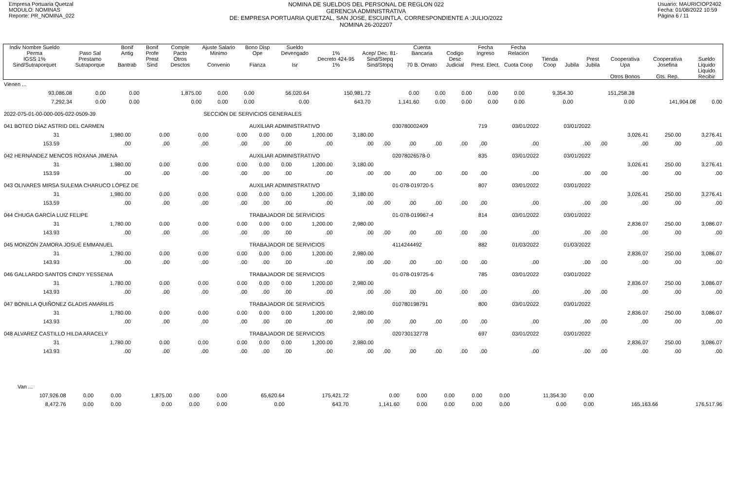Empresa Portuaria Quetzal
MODULO: NOMINAS
Reporte: PR_NOMINA_022
NOMINA DE SUELDOS DEL PERSONAL DE REGLON 022
GERENCIA ADMINISTRATIVA
DE: EMPRESA PORTUARIA QUETZAL, SAN JOSE, ESCUINTLA, CORRESPONDIENTE A :JULIO/2022
NOMINA 26-202207
Usuario: MAURICIOP2402
Fecha: 01/08/2022 10:59
Página 6 / 11
| Indiv Nombre Sueldo Perma | Paso Sal | Bonif Antig | Bonif Profe | Comple Pacto | Ajuste Salario Minimo | Bono Disp Ope | Sueldo Devengado | 1% | Acep/ Dec. 81- | Cuenta Bancaria | Codigo | Fecha Ingreso | Fecha Relación | | | | | | |
| --- | --- | --- | --- | --- | --- | --- | --- | --- | --- | --- | --- | --- | --- | --- | --- | --- | --- | --- | --- |
| IGSS 1% Sind/Sutraporquet | Prestamo Sutraporque | Bantrab | Prest Sind | Otros Desctos | Convenio | Fianza | Isr | Decreto 424-95 1% | Sind/Stepq Sind/Stopq | 70 B. Ornato | Desc Judicial | Prest. Elect. | Cuota Coop | Tienda Coop | Jubila | Prest Jubila | Cooperativa Upa | Cooperativa Josefina | Sueldo Liquido |
| | | | | | | | | | | | | | | | | | Otros Bonos | Gts. Rep. | Liquido Recibir |
| Vienen ... | | | | | | | | | | | | | | | | |
| 93,086.08 | 0.00 | 0.00 | 1,875.00 | 0.00 | 0.00 | 56,020.64 | 150,981.72 | 0.00 | 0.00 | 0.00 | 0.00 | 0.00 | 9,354.30 | 151,258.38 | | |
| 7,292.34 | 0.00 | 0.00 | 0.00 | 0.00 | 0.00 | 0.00 | 643.70 | 1,141.60 | 0.00 | 0.00 | 0.00 | 0.00 | 0.00 | 0.00 | 141,904.08 | 0.00 |
| 2022-075-01-00-000-005-022-0509-39 | | | | SECCIÓN DE SERVICIOS GENERALES | | | | | | | | | | | | |
| 041 BOTEO DÍAZ ASTRID DEL CARMEN | | | | | AUXILIAR ADMINISTRATIVO | | | | | 030780002409 | | | 719 | 03/01/2022 | 03/01/2022 | | | | |
| 31 | 1,980.00 | 0.00 | 0.00 | 0.00 | 0.00 | 0.00 | 1,200.00 | 3,180.00 | | | | | | | | | 3,026.41 | 250.00 | 3,276.41 |
| 153.59 | .00 | .00 | .00 | .00 | .00 | .00 | .00 | .00 | .00 | .00 | .00 | .00 | .00 | .00 | .00 | .00 | .00 | .00 | .00 |
| 042 HERNÁNDEZ MENCOS ROXANA JIMENA | | | | | AUXILIAR ADMINISTRATIVO | | | | | 02078026578-0 | | | 835 | 03/01/2022 | 03/01/2022 | | | | |
| 31 | 1,980.00 | 0.00 | 0.00 | 0.00 | 0.00 | 0.00 | 1,200.00 | 3,180.00 | | | | | | | | | 3,026.41 | 250.00 | 3,276.41 |
| 153.59 | .00 | .00 | .00 | .00 | .00 | .00 | .00 | .00 | .00 | .00 | .00 | .00 | .00 | .00 | .00 | .00 | .00 | .00 | .00 |
| 043 OLIVARES MIRSA SULEMA CHARUCO LÓPEZ DE | | | | | AUXILIAR ADMINISTRATIVO | | | | | 01-078-019720-5 | | | 807 | 03/01/2022 | 03/01/2022 | | | | |
| 31 | 1,980.00 | 0.00 | 0.00 | 0.00 | 0.00 | 0.00 | 1,200.00 | 3,180.00 | | | | | | | | | 3,026.41 | 250.00 | 3,276.41 |
| 153.59 | .00 | .00 | .00 | .00 | .00 | .00 | .00 | .00 | .00 | .00 | .00 | .00 | .00 | .00 | .00 | .00 | .00 | .00 | .00 |
| 044 CHUGA GARCÍA LUIZ FELIPE | | | | | TRABAJADOR DE SERVICIOS | | | | | 01-078-019967-4 | | | 814 | 03/01/2022 | 03/01/2022 | | | | |
| 31 | 1,780.00 | 0.00 | 0.00 | 0.00 | 0.00 | 0.00 | 1,200.00 | 2,980.00 | | | | | | | | | 2,836.07 | 250.00 | 3,086.07 |
| 143.93 | .00 | .00 | .00 | .00 | .00 | .00 | .00 | .00 | .00 | .00 | .00 | .00 | .00 | .00 | .00 | .00 | .00 | .00 | .00 |
| 045 MONZÓN ZAMORA JOSUÉ EMMANUEL | | | | | TRABAJADOR DE SERVICIOS | | | | | 4114244492 | | | 882 | 01/03/2022 | 01/03/2022 | | | | |
| 31 | 1,780.00 | 0.00 | 0.00 | 0.00 | 0.00 | 0.00 | 1,200.00 | 2,980.00 | | | | | | | | | 2,836.07 | 250.00 | 3,086.07 |
| 143.93 | .00 | .00 | .00 | .00 | .00 | .00 | .00 | .00 | .00 | .00 | .00 | .00 | .00 | .00 | .00 | .00 | .00 | .00 | .00 |
| 046 GALLARDO SANTOS CINDY YESSENIA | | | | | TRABAJADOR DE SERVICIOS | | | | | 01-078-019725-6 | | | 785 | 03/01/2022 | 03/01/2022 | | | | |
| 31 | 1,780.00 | 0.00 | 0.00 | 0.00 | 0.00 | 0.00 | 1,200.00 | 2,980.00 | | | | | | | | | 2,836.07 | 250.00 | 3,086.07 |
| 143.93 | .00 | .00 | .00 | .00 | .00 | .00 | .00 | .00 | .00 | .00 | .00 | .00 | .00 | .00 | .00 | .00 | .00 | .00 | .00 |
| 047 BONILLA QUIÑONEZ GLADIS AMARILIS | | | | | TRABAJADOR DE SERVICIOS | | | | | 010780198791 | | | 800 | 03/01/2022 | 03/01/2022 | | | | |
| 31 | 1,780.00 | 0.00 | 0.00 | 0.00 | 0.00 | 0.00 | 1,200.00 | 2,980.00 | | | | | | | | | 2,836.07 | 250.00 | 3,086.07 |
| 143.93 | .00 | .00 | .00 | .00 | .00 | .00 | .00 | .00 | .00 | .00 | .00 | .00 | .00 | .00 | .00 | .00 | .00 | .00 | .00 |
| 048 ALVAREZ CASTILLO HILDA ARACELY | | | | | TRABAJADOR DE SERVICIOS | | | | | 020730132778 | | | 697 | 03/01/2022 | 03/01/2022 | | | | |
| 31 | 1,780.00 | 0.00 | 0.00 | 0.00 | 0.00 | 0.00 | 1,200.00 | 2,980.00 | | | | | | | | | 2,836.07 | 250.00 | 3,086.07 |
| 143.93 | .00 | .00 | .00 | .00 | .00 | .00 | .00 | .00 | .00 | .00 | .00 | .00 | .00 | .00 | .00 | .00 | .00 | .00 | .00 |
| Van ... | | | | | | | | | | | | | | | | |
| 107,926.08 | 0.00 | 0.00 | 1,875.00 | 0.00 | 0.00 | 65,620.64 | 175,421.72 | 0.00 | 0.00 | 0.00 | 0.00 | 0.00 | 11,354.30 | 0.00 | | |
| 8,472.76 | 0.00 | 0.00 | 0.00 | 0.00 | 0.00 | 0.00 | 643.70 | 1,141.60 | 0.00 | 0.00 | 0.00 | 0.00 | 0.00 | 0.00 | 165,163.66 | 176,517.96 |